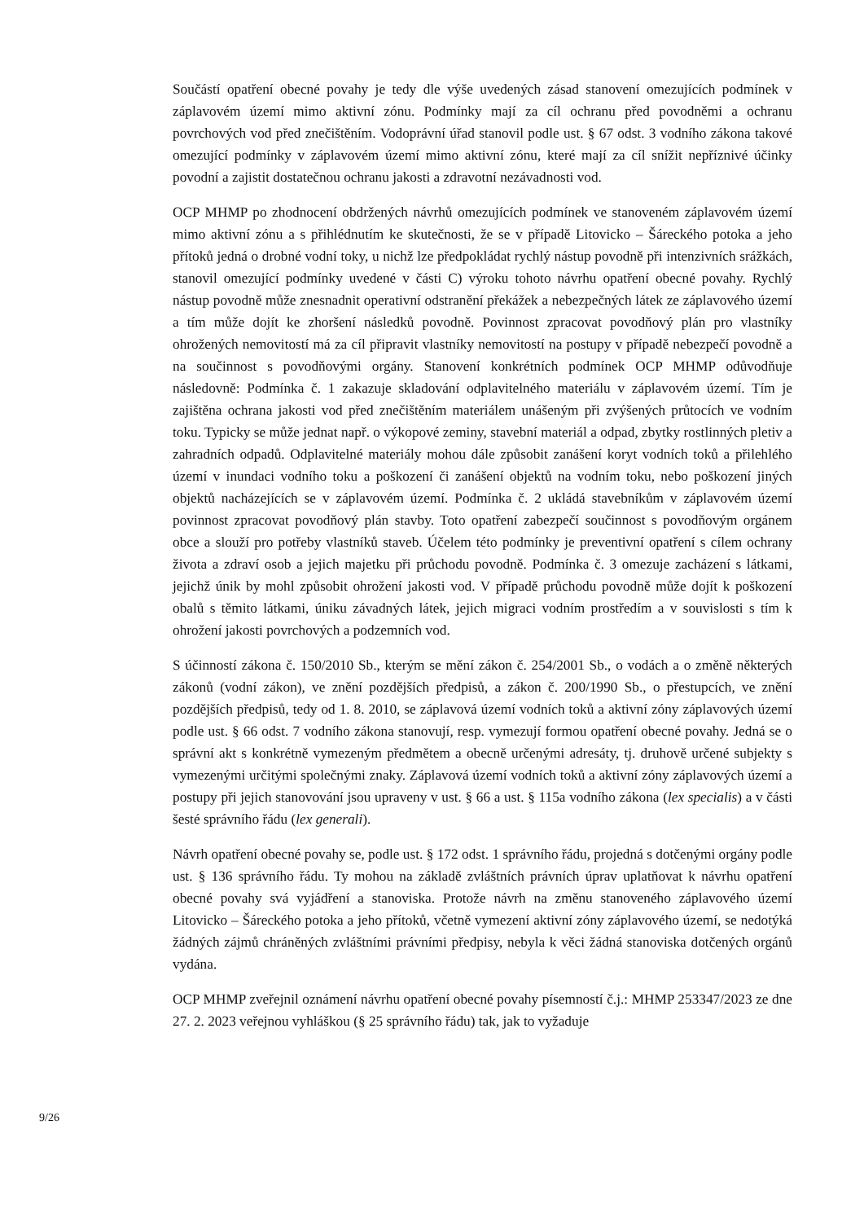Součástí opatření obecné povahy je tedy dle výše uvedených zásad stanovení omezujících podmínek v záplavovém území mimo aktivní zónu. Podmínky mají za cíl ochranu před povodněmi a ochranu povrchových vod před znečištěním. Vodoprávní úřad stanovil podle ust. § 67 odst. 3 vodního zákona takové omezující podmínky v záplavovém území mimo aktivní zónu, které mají za cíl snížit nepříznivé účinky povodní a zajistit dostatečnou ochranu jakosti a zdravotní nezávadnosti vod.
OCP MHMP po zhodnocení obdržených návrhů omezujících podmínek ve stanoveném záplavovém území mimo aktivní zónu a s přihlédnutím ke skutečnosti, že se v případě Litovicko – Šáreckého potoka a jeho přítoků jedná o drobné vodní toky, u nichž lze předpokládat rychlý nástup povodně při intenzivních srážkách, stanovil omezující podmínky uvedené v části C) výroku tohoto návrhu opatření obecné povahy. Rychlý nástup povodně může znesnadnit operativní odstranění překážek a nebezpečných látek ze záplavového území a tím může dojít ke zhoršení následků povodně. Povinnost zpracovat povodňový plán pro vlastníky ohrožených nemovitostí má za cíl připravit vlastníky nemovitostí na postupy v případě nebezpečí povodně a na součinnost s povodňovými orgány. Stanovení konkrétních podmínek OCP MHMP odůvodňuje následovně: Podmínka č. 1 zakazuje skladování odplavitelného materiálu v záplavovém území. Tím je zajištěna ochrana jakosti vod před znečištěním materiálem unášeným při zvýšených průtocích ve vodním toku. Typicky se může jednat např. o výkopové zeminy, stavební materiál a odpad, zbytky rostlinných pletiv a zahradních odpadů. Odplavitelné materiály mohou dále způsobit zanášení koryt vodních toků a přilehlého území v inundaci vodního toku a poškození či zanášení objektů na vodním toku, nebo poškození jiných objektů nacházejících se v záplavovém území. Podmínka č. 2 ukládá stavebníkům v záplavovém území povinnost zpracovat povodňový plán stavby. Toto opatření zabezpečí součinnost s povodňovým orgánem obce a slouží pro potřeby vlastníků staveb. Účelem této podmínky je preventivní opatření s cílem ochrany života a zdraví osob a jejich majetku při průchodu povodně. Podmínka č. 3 omezuje zacházení s látkami, jejichž únik by mohl způsobit ohrožení jakosti vod. V případě průchodu povodně může dojít k poškození obalů s těmito látkami, úniku závadných látek, jejich migraci vodním prostředím a v souvislosti s tím k ohrožení jakosti povrchových a podzemních vod.
S účinností zákona č. 150/2010 Sb., kterým se mění zákon č. 254/2001 Sb., o vodách a o změně některých zákonů (vodní zákon), ve znění pozdějších předpisů, a zákon č. 200/1990 Sb., o přestupcích, ve znění pozdějších předpisů, tedy od 1. 8. 2010, se záplavová území vodních toků a aktivní zóny záplavových území podle ust. § 66 odst. 7 vodního zákona stanovují, resp. vymezují formou opatření obecné povahy. Jedná se o správní akt s konkrétně vymezeným předmětem a obecně určenými adresáty, tj. druhově určené subjekty s vymezenými určitými společnými znaky. Záplavová území vodních toků a aktivní zóny záplavových území a postupy při jejich stanovování jsou upraveny v ust. § 66 a ust. § 115a vodního zákona (lex specialis) a v části šesté správního řádu (lex generali).
Návrh opatření obecné povahy se, podle ust. § 172 odst. 1 správního řádu, projedná s dotčenými orgány podle ust. § 136 správního řádu. Ty mohou na základě zvláštních právních úprav uplatňovat k návrhu opatření obecné povahy svá vyjádření a stanoviska. Protože návrh na změnu stanoveného záplavového území Litovicko – Šáreckého potoka a jeho přítoků, včetně vymezení aktivní zóny záplavového území, se nedotýká žádných zájmů chráněných zvláštními právními předpisy, nebyla k věci žádná stanoviska dotčených orgánů vydána.
OCP MHMP zveřejnil oznámení návrhu opatření obecné povahy písemností č.j.: MHMP 253347/2023 ze dne 27. 2. 2023 veřejnou vyhláškou (§ 25 správního řádu) tak, jak to vyžaduje
9/26